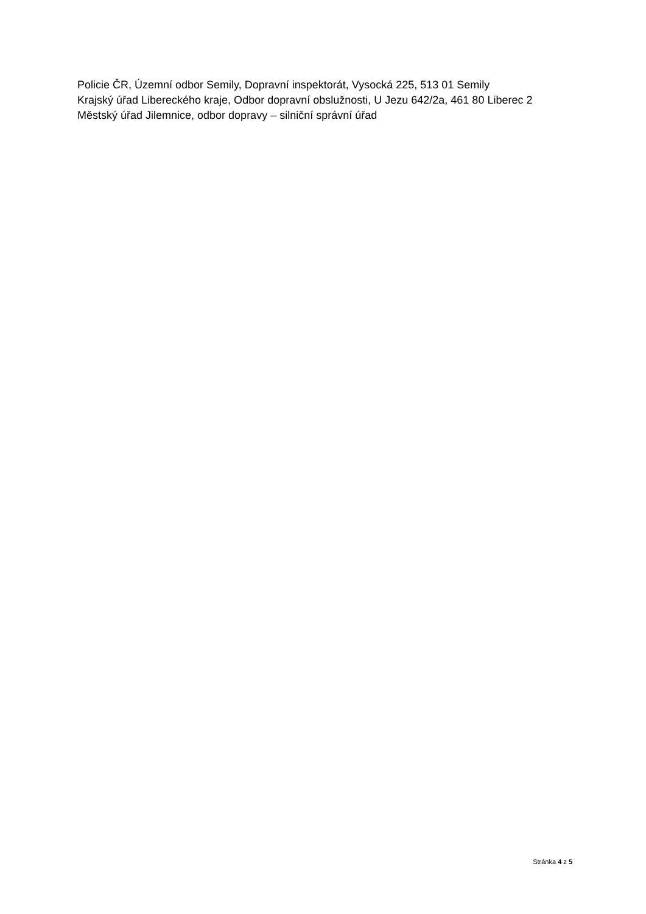Policie ČR, Územní odbor Semily, Dopravní inspektorát, Vysocká 225, 513 01 Semily
Krajský úřad Libereckého kraje, Odbor dopravní obslužnosti, U Jezu 642/2a, 461 80 Liberec 2
Městský úřad Jilemnice, odbor dopravy – silniční správní úřad
Stránka 4 z 5